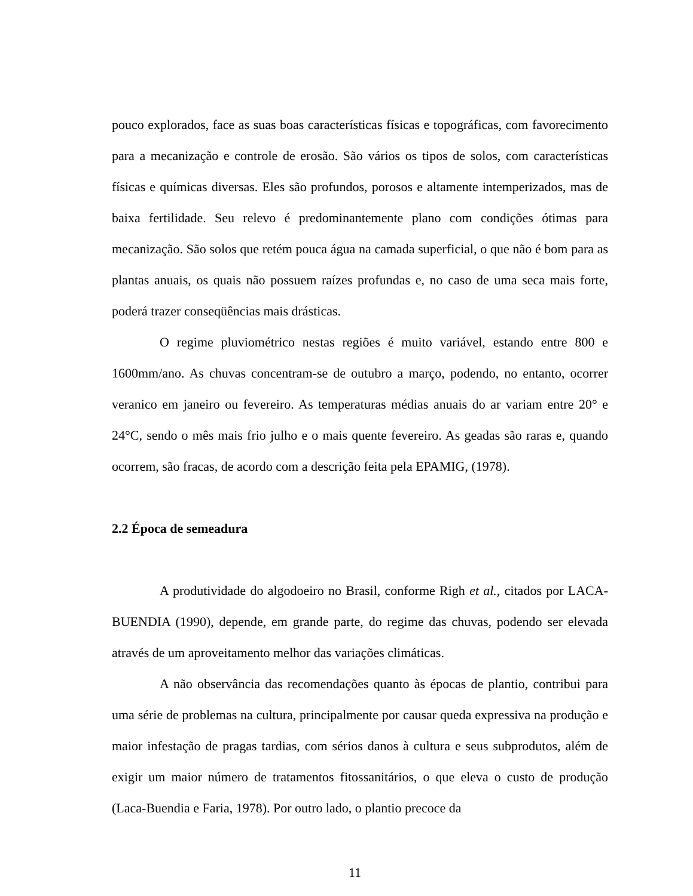pouco explorados, face as suas boas características físicas e topográficas, com favorecimento para a mecanização e controle de erosão. São vários os tipos de solos, com características físicas e químicas diversas. Eles são profundos, porosos e altamente intemperizados, mas de baixa fertilidade. Seu relevo é predominantemente plano com condições ótimas para mecanização. São solos que retém pouca água na camada superficial, o que não é bom para as plantas anuais, os quais não possuem raízes profundas e, no caso de uma seca mais forte, poderá trazer conseqüências mais drásticas.
O regime pluviométrico nestas regiões é muito variável, estando entre 800 e 1600mm/ano. As chuvas concentram-se de outubro a março, podendo, no entanto, ocorrer veranico em janeiro ou fevereiro. As temperaturas médias anuais do ar variam entre 20° e 24°C, sendo o mês mais frio julho e o mais quente fevereiro. As geadas são raras e, quando ocorrem, são fracas, de acordo com a descrição feita pela EPAMIG, (1978).
2.2 Época de semeadura
A produtividade do algodoeiro no Brasil, conforme Righ et al., citados por LACA-BUENDIA (1990), depende, em grande parte, do regime das chuvas, podendo ser elevada através de um aproveitamento melhor das variações climáticas.
A não observância das recomendações quanto às épocas de plantio, contribui para uma série de problemas na cultura, principalmente por causar queda expressiva na produção e maior infestação de pragas tardias, com sérios danos à cultura e seus subprodutos, além de exigir um maior número de tratamentos fitossanitários, o que eleva o custo de produção (Laca-Buendia e Faria, 1978). Por outro lado, o plantio precoce da
11